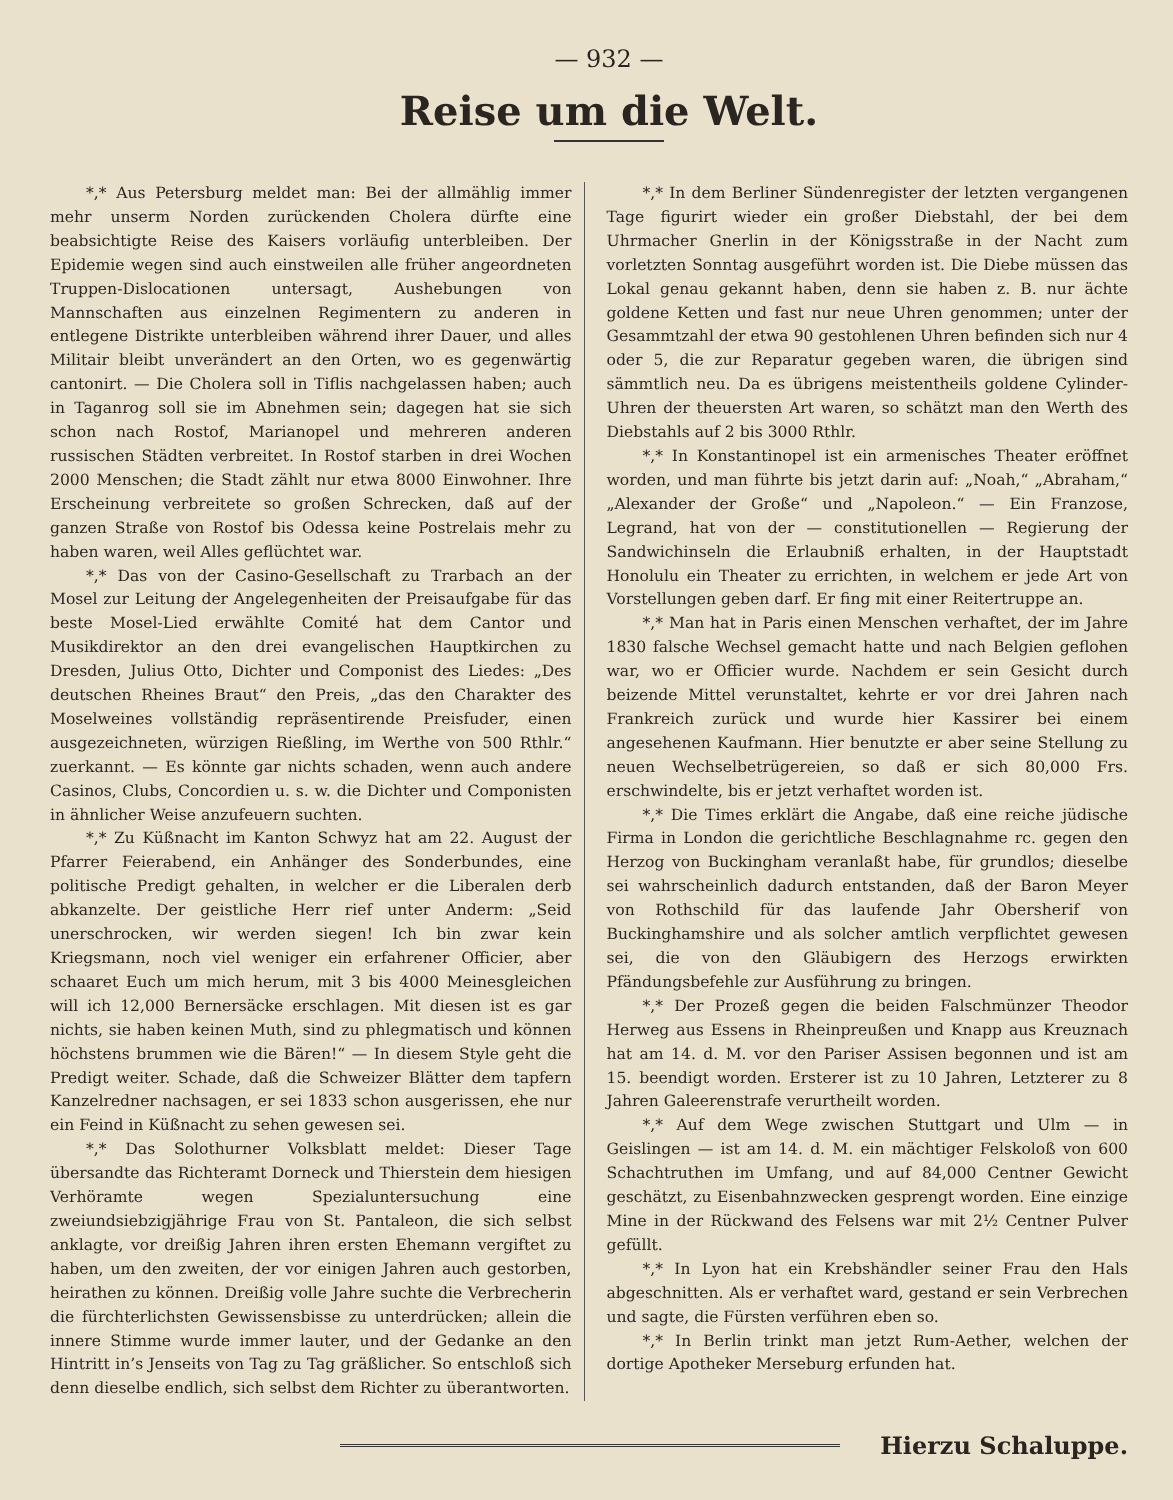— 932 —
Reise um die Welt.
*,* Aus Petersburg meldet man: Bei der allmählig immer mehr unserm Norden zurückenden Cholera dürfte eine beabsichtigte Reise des Kaisers vorläufig unterbleiben. Der Epidemie wegen sind auch einstweilen alle früher angeordneten Truppen-Dislocationen untersagt, Aushebungen von Mannschaften aus einzelnen Regimentern zu anderen in entlegene Distrikte unterbleiben während ihrer Dauer, und alles Militair bleibt unverändert an den Orten, wo es gegenwärtig cantonirt. — Die Cholera soll in Tiflis nachgelassen haben; auch in Taganrog soll sie im Abnehmen sein; dagegen hat sie sich schon nach Rostof, Marianopel und mehreren anderen russischen Städten verbreitet. In Rostof starben in drei Wochen 2000 Menschen; die Stadt zählt nur etwa 8000 Einwohner. Ihre Erscheinung verbreitete so großen Schrecken, daß auf der ganzen Straße von Rostof bis Odessa keine Postrelais mehr zu haben waren, weil Alles geflüchtet war.
*,* Das von der Casino-Gesellschaft zu Trarbach an der Mosel zur Leitung der Angelegenheiten der Preisaufgabe für das beste Mosel-Lied erwählte Comité hat dem Cantor und Musikdirektor an den drei evangelischen Hauptkirchen zu Dresden, Julius Otto, Dichter und Componist des Liedes: „Des deutschen Rheines Braut“ den Preis, „das den Charakter des Moselweines vollständig repräsentirende Preisfuder, einen ausgezeichneten, würzigen Rießling, im Werthe von 500 Rthlr.“ zuerkannt. — Es könnte gar nichts schaden, wenn auch andere Casinos, Clubs, Concordien u. s. w. die Dichter und Componisten in ähnlicher Weise anzufeuern suchten.
*,* Zu Küßnacht im Kanton Schwyz hat am 22. August der Pfarrer Feierabend, ein Anhänger des Sonderbundes, eine politische Predigt gehalten, in welcher er die Liberalen derb abkanzelte. Der geistliche Herr rief unter Anderm: „Seid unerschrocken, wir werden siegen! Ich bin zwar kein Kriegsmann, noch viel weniger ein erfahrener Officier, aber schaaret Euch um mich herum, mit 3 bis 4000 Meinesgleichen will ich 12,000 Bernersäcke erschlagen. Mit diesen ist es gar nichts, sie haben keinen Muth, sind zu phlegmatisch und können höchstens brummen wie die Bären!“ — In diesem Style geht die Predigt weiter. Schade, daß die Schweizer Blätter dem tapfern Kanzelredner nachsagen, er sei 1833 schon ausgerissen, ehe nur ein Feind in Küßnacht zu sehen gewesen sei.
*,* Das Solothurner Volksblatt meldet: Dieser Tage übersandte das Richteramt Dorneck und Thierstein dem hiesigen Verhöramte wegen Spezialuntersuchung eine zweiundsiebzigjährige Frau von St. Pantaleon, die sich selbst anklagte, vor dreißig Jahren ihren ersten Ehemann vergiftet zu haben, um den zweiten, der vor einigen Jahren auch gestorben, heirathen zu können. Dreißig volle Jahre suchte die Verbrecherin die fürchterlichsten Gewissensbisse zu unterdrücken; allein die innere Stimme wurde immer lauter, und der Gedanke an den Hintritt in’s Jenseits von Tag zu Tag gräßlicher. So entschloß sich denn dieselbe endlich, sich selbst dem Richter zu überantworten.
*,* In dem Berliner Sündenregister der letzten vergangenen Tage figurirt wieder ein großer Diebstahl, der bei dem Uhrmacher Gnerlin in der Königsstraße in der Nacht zum vorletzten Sonntag ausgeführt worden ist. Die Diebe müssen das Lokal genau gekannt haben, denn sie haben z. B. nur ächte goldene Ketten und fast nur neue Uhren genommen; unter der Gesammtzahl der etwa 90 gestohlenen Uhren befinden sich nur 4 oder 5, die zur Reparatur gegeben waren, die übrigen sind sämmtlich neu. Da es übrigens meistentheils goldene Cylinder-Uhren der theuersten Art waren, so schätzt man den Werth des Diebstahls auf 2 bis 3000 Rthlr.
*,* In Konstantinopel ist ein armenisches Theater eröffnet worden, und man führte bis jetzt darin auf: „Noah,“ „Abraham,“ „Alexander der Große“ und „Napoleon.“ — Ein Franzose, Legrand, hat von der — constitutionellen — Regierung der Sandwichinseln die Erlaubniß erhalten, in der Hauptstadt Honolulu ein Theater zu errichten, in welchem er jede Art von Vorstellungen geben darf. Er fing mit einer Reitertruppe an.
*,* Man hat in Paris einen Menschen verhaftet, der im Jahre 1830 falsche Wechsel gemacht hatte und nach Belgien geflohen war, wo er Officier wurde. Nachdem er sein Gesicht durch beizende Mittel verunstaltet, kehrte er vor drei Jahren nach Frankreich zurück und wurde hier Kassirer bei einem angesehenen Kaufmann. Hier benutzte er aber seine Stellung zu neuen Wechselbetrügereien, so daß er sich 80,000 Frs. erschwindelte, bis er jetzt verhaftet worden ist.
*,* Die Times erklärt die Angabe, daß eine reiche jüdische Firma in London die gerichtliche Beschlagnahme rc. gegen den Herzog von Buckingham veranlaßt habe, für grundlos; dieselbe sei wahrscheinlich dadurch entstanden, daß der Baron Meyer von Rothschild für das laufende Jahr Obersherif von Buckinghamshire und als solcher amtlich verpflichtet gewesen sei, die von den Gläubigern des Herzogs erwirkten Pfändungsbefehle zur Ausführung zu bringen.
*,* Der Prozeß gegen die beiden Falschmünzer Theodor Herweg aus Essens in Rheinpreußen und Knapp aus Kreuznach hat am 14. d. M. vor den Pariser Assisen begonnen und ist am 15. beendigt worden. Ersterer ist zu 10 Jahren, Letzterer zu 8 Jahren Galeerenstrafe verurtheilt worden.
*,* Auf dem Wege zwischen Stuttgart und Ulm — in Geislingen — ist am 14. d. M. ein mächtiger Felskoloß von 600 Schachtruthen im Umfang, und auf 84,000 Centner Gewicht geschätzt, zu Eisenbahnzwecken gesprengt worden. Eine einzige Mine in der Rückwand des Felsens war mit 2½ Centner Pulver gefüllt.
*,* In Lyon hat ein Krebshändler seiner Frau den Hals abgeschnitten. Als er verhaftet ward, gestand er sein Verbrechen und sagte, die Fürsten verführen eben so.
*,* In Berlin trinkt man jetzt Rum-Aether, welchen der dortige Apotheker Merseburg erfunden hat.
Hierzu Schaluppe.